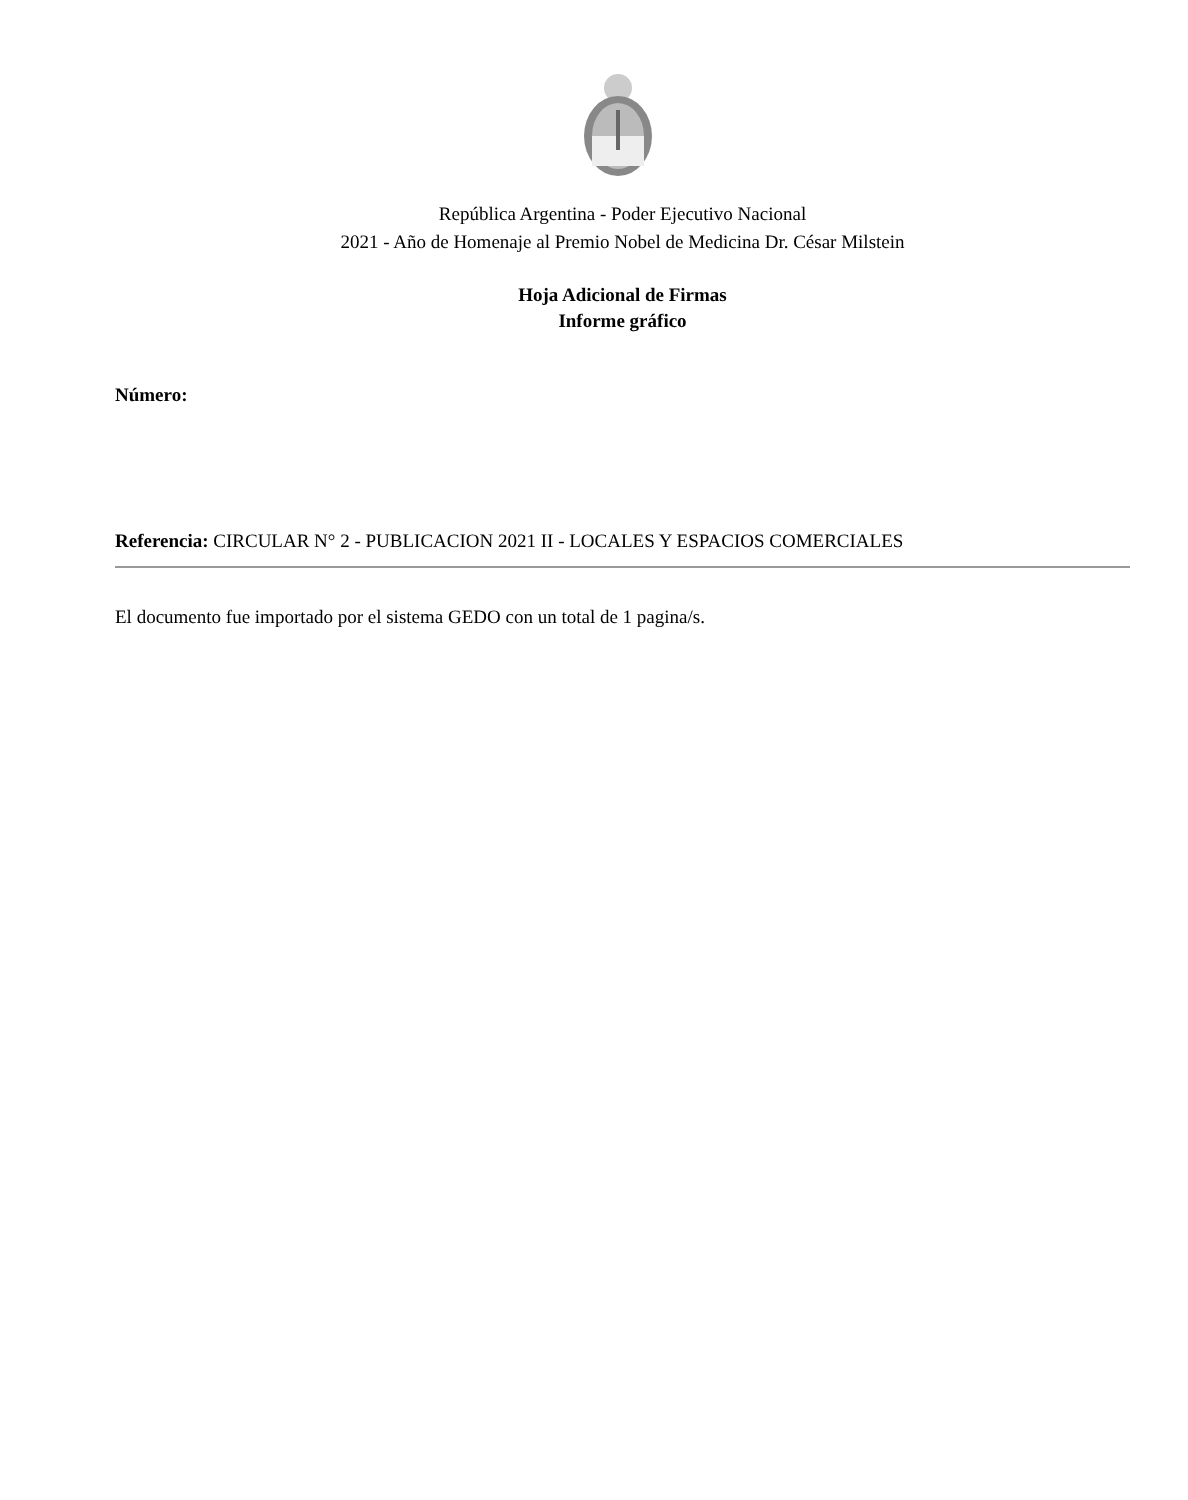República Argentina - Poder Ejecutivo Nacional
2021 - Año de Homenaje al Premio Nobel de Medicina Dr. César Milstein
Hoja Adicional de Firmas
Informe gráfico
Número:
Referencia: CIRCULAR N° 2 - PUBLICACION 2021 II - LOCALES Y ESPACIOS COMERCIALES
El documento fue importado por el sistema GEDO con un total de 1 pagina/s.